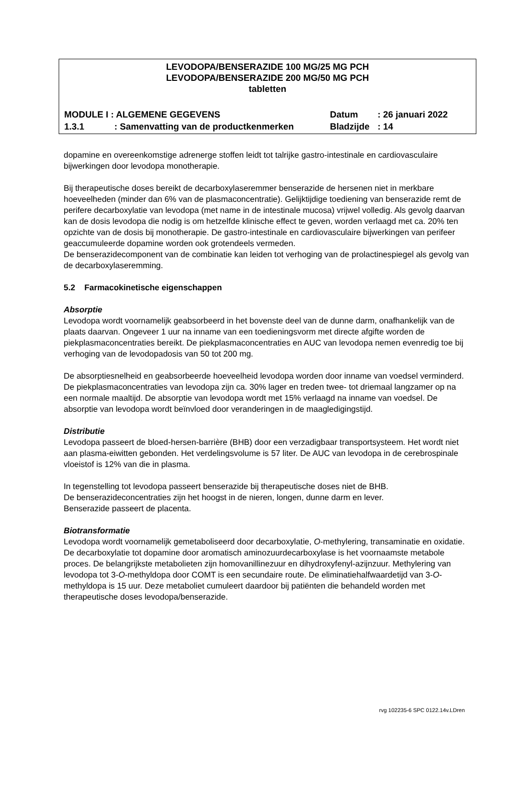LEVODOPA/BENSERAZIDE 100 MG/25 MG PCH
LEVODOPA/BENSERAZIDE 200 MG/50 MG PCH
tabletten
MODULE I : ALGEMENE GEGEVENS Datum: 26 januari 2022
1.3.1: Samenvatting van de productkenmerken Bladzijde: 14
dopamine en overeenkomstige adrenerge stoffen leidt tot talrijke gastro-intestinale en cardiovasculaire bijwerkingen door levodopa monotherapie.
Bij therapeutische doses bereikt de decarboxylaseremmer benserazide de hersenen niet in merkbare hoeveelheden (minder dan 6% van de plasmaconcentratie). Gelijktijdige toediening van benserazide remt de perifere decarboxylatie van levodopa (met name in de intestinale mucosa) vrijwel volledig. Als gevolg daarvan kan de dosis levodopa die nodig is om hetzelfde klinische effect te geven, worden verlaagd met ca. 20% ten opzichte van de dosis bij monotherapie. De gastro-intestinale en cardiovasculaire bijwerkingen van perifeer geaccumuleerde dopamine worden ook grotendeels vermeden.
De benserazidecomponent van de combinatie kan leiden tot verhoging van de prolactinespiegel als gevolg van de decarboxylaseremming.
5.2 Farmacokinetische eigenschappen
Absorptie
Levodopa wordt voornamelijk geabsorbeerd in het bovenste deel van de dunne darm, onafhankelijk van de plaats daarvan. Ongeveer 1 uur na inname van een toedieningsvorm met directe afgifte worden de piekplasmaconcentraties bereikt. De piekplasmaconcentraties en AUC van levodopa nemen evenredig toe bij verhoging van de levodopadosis van 50 tot 200 mg.
De absorptiesnelheid en geabsorbeerde hoeveelheid levodopa worden door inname van voedsel verminderd. De piekplasmaconcentraties van levodopa zijn ca. 30% lager en treden twee- tot driemaal langzamer op na een normale maaltijd. De absorptie van levodopa wordt met 15% verlaagd na inname van voedsel. De absorptie van levodopa wordt beïnvloed door veranderingen in de maagledigingstijd.
Distributie
Levodopa passeert de bloed-hersen-barrière (BHB) door een verzadigbaar transportsysteem. Het wordt niet aan plasma-eiwitten gebonden. Het verdelingsvolume is 57 liter. De AUC van levodopa in de cerebrospinale vloeistof is 12% van die in plasma.
In tegenstelling tot levodopa passeert benserazide bij therapeutische doses niet de BHB.
De benserazideconcentraties zijn het hoogst in de nieren, longen, dunne darm en lever.
Benserazide passeert de placenta.
Biotransformatie
Levodopa wordt voornamelijk gemetaboliseerd door decarboxylatie, O-methylering, transaminatie en oxidatie. De decarboxylatie tot dopamine door aromatisch aminozuurdecarboxylase is het voornaamste metabole proces. De belangrijkste metabolieten zijn homovanillinezuur en dihydroxyfenyl-azijnzuur. Methylering van levodopa tot 3-O-methyldopa door COMT is een secundaire route. De eliminatiehalfwaardetijd van 3-O-methyldopa is 15 uur. Deze metaboliet cumuleert daardoor bij patiënten die behandeld worden met therapeutische doses levodopa/benserazide.
rvg 102235-6 SPC 0122.14v.LDren